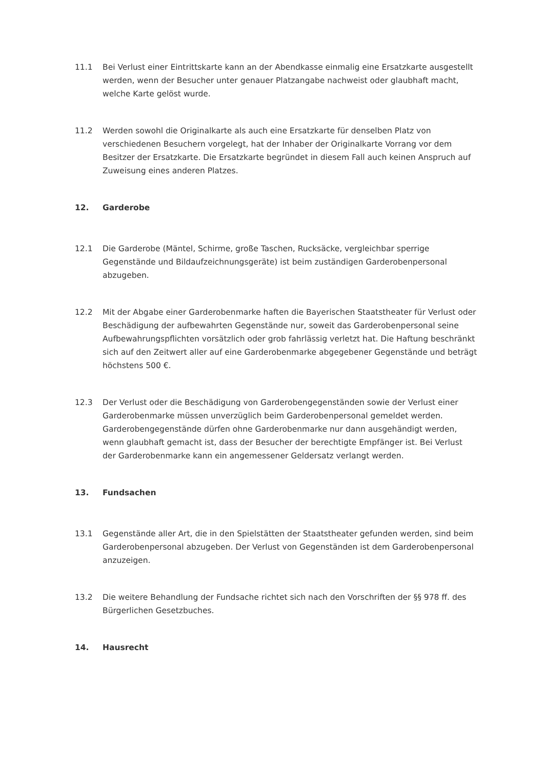11.1 Bei Verlust einer Eintrittskarte kann an der Abendkasse einmalig eine Ersatzkarte ausgestellt werden, wenn der Besucher unter genauer Platzangabe nachweist oder glaubhaft macht, welche Karte gelöst wurde.
11.2 Werden sowohl die Originalkarte als auch eine Ersatzkarte für denselben Platz von verschiedenen Besuchern vorgelegt, hat der Inhaber der Originalkarte Vorrang vor dem Besitzer der Ersatzkarte. Die Ersatzkarte begründet in diesem Fall auch keinen Anspruch auf Zuweisung eines anderen Platzes.
12. Garderobe
12.1 Die Garderobe (Mäntel, Schirme, große Taschen, Rucksäcke, vergleichbar sperrige Gegenstände und Bildaufzeichnungsgeräte) ist beim zuständigen Garderobenpersonal abzugeben.
12.2 Mit der Abgabe einer Garderobenmarke haften die Bayerischen Staatstheater für Verlust oder Beschädigung der aufbewahrten Gegenstände nur, soweit das Garderobenpersonal seine Aufbewahrungspflichten vorsätzlich oder grob fahrlässig verletzt hat. Die Haftung beschränkt sich auf den Zeitwert aller auf eine Garderobenmarke abgegebener Gegenstände und beträgt höchstens 500 €.
12.3 Der Verlust oder die Beschädigung von Garderobengegenständen sowie der Verlust einer Garderobenmarke müssen unverzüglich beim Garderobenpersonal gemeldet werden. Garderobengegenstände dürfen ohne Garderobenmarke nur dann ausgehändigt werden, wenn glaubhaft gemacht ist, dass der Besucher der berechtigte Empfänger ist. Bei Verlust der Garderobenmarke kann ein angemessener Geldersatz verlangt werden.
13. Fundsachen
13.1 Gegenstände aller Art, die in den Spielstätten der Staatstheater gefunden werden, sind beim Garderobenpersonal abzugeben. Der Verlust von Gegenständen ist dem Garderobenpersonal anzuzeigen.
13.2 Die weitere Behandlung der Fundsache richtet sich nach den Vorschriften der §§ 978 ff. des Bürgerlichen Gesetzbuches.
14. Hausrecht